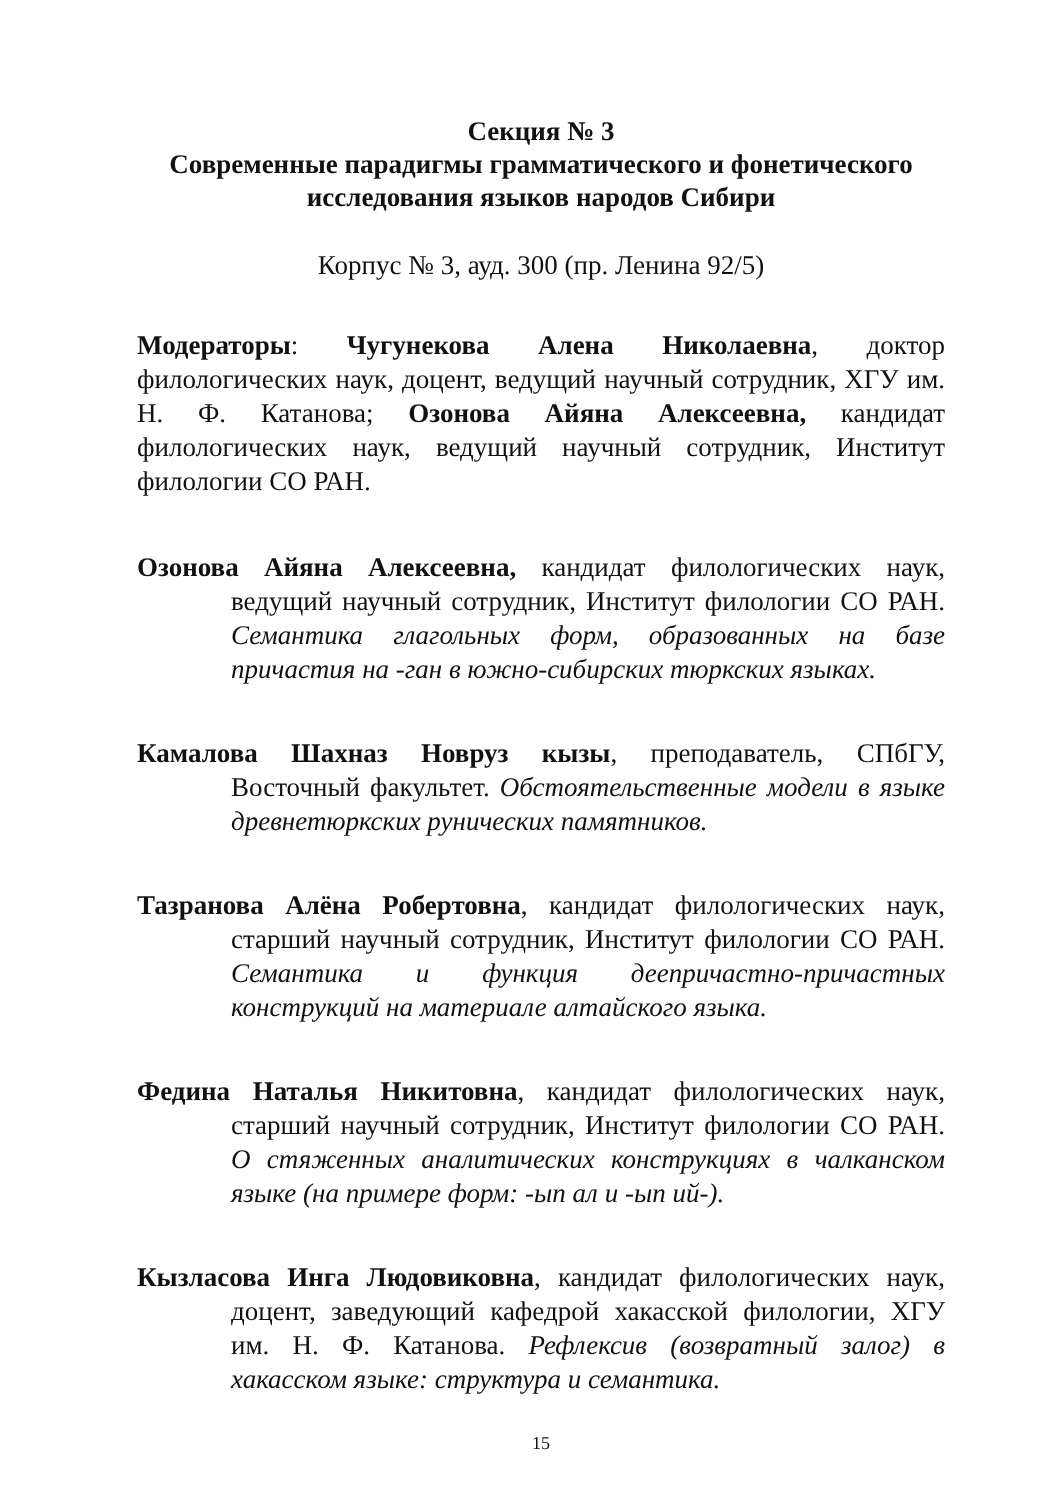Секция № 3
Современные парадигмы грамматического и фонетического исследования языков народов Сибири
Корпус № 3, ауд. 300 (пр. Ленина 92/5)
Модераторы: Чугунекова Алена Николаевна, доктор филологических наук, доцент, ведущий научный сотрудник, ХГУ им. Н. Ф. Катанова; Озонова Айяна Алексеевна, кандидат филологических наук, ведущий научный сотрудник, Институт филологии СО РАН.
Озонова Айяна Алексеевна, кандидат филологических наук, ведущий научный сотрудник, Институт филологии СО РАН. Семантика глагольных форм, образованных на базе причастия на -ган в южно-сибирских тюркских языках.
Камалова Шахназ Новруз кызы, преподаватель, СПбГУ, Восточный факультет. Обстоятельственные модели в языке древнетюркских рунических памятников.
Тазранова Алёна Робертовна, кандидат филологических наук, старший научный сотрудник, Институт филологии СО РАН. Семантика и функция деепричастно-причастных конструкций на материале алтайского языка.
Федина Наталья Никитовна, кандидат филологических наук, старший научный сотрудник, Институт филологии СО РАН. О стяженных аналитических конструкциях в чалканском языке (на примере форм: -ып ал и -ып ий-).
Кызласова Инга Людовиковна, кандидат филологических наук, доцент, заведующий кафедрой хакасской филологии, ХГУ им. Н. Ф. Катанова. Рефлексив (возвратный залог) в хакасском языке: структура и семантика.
15